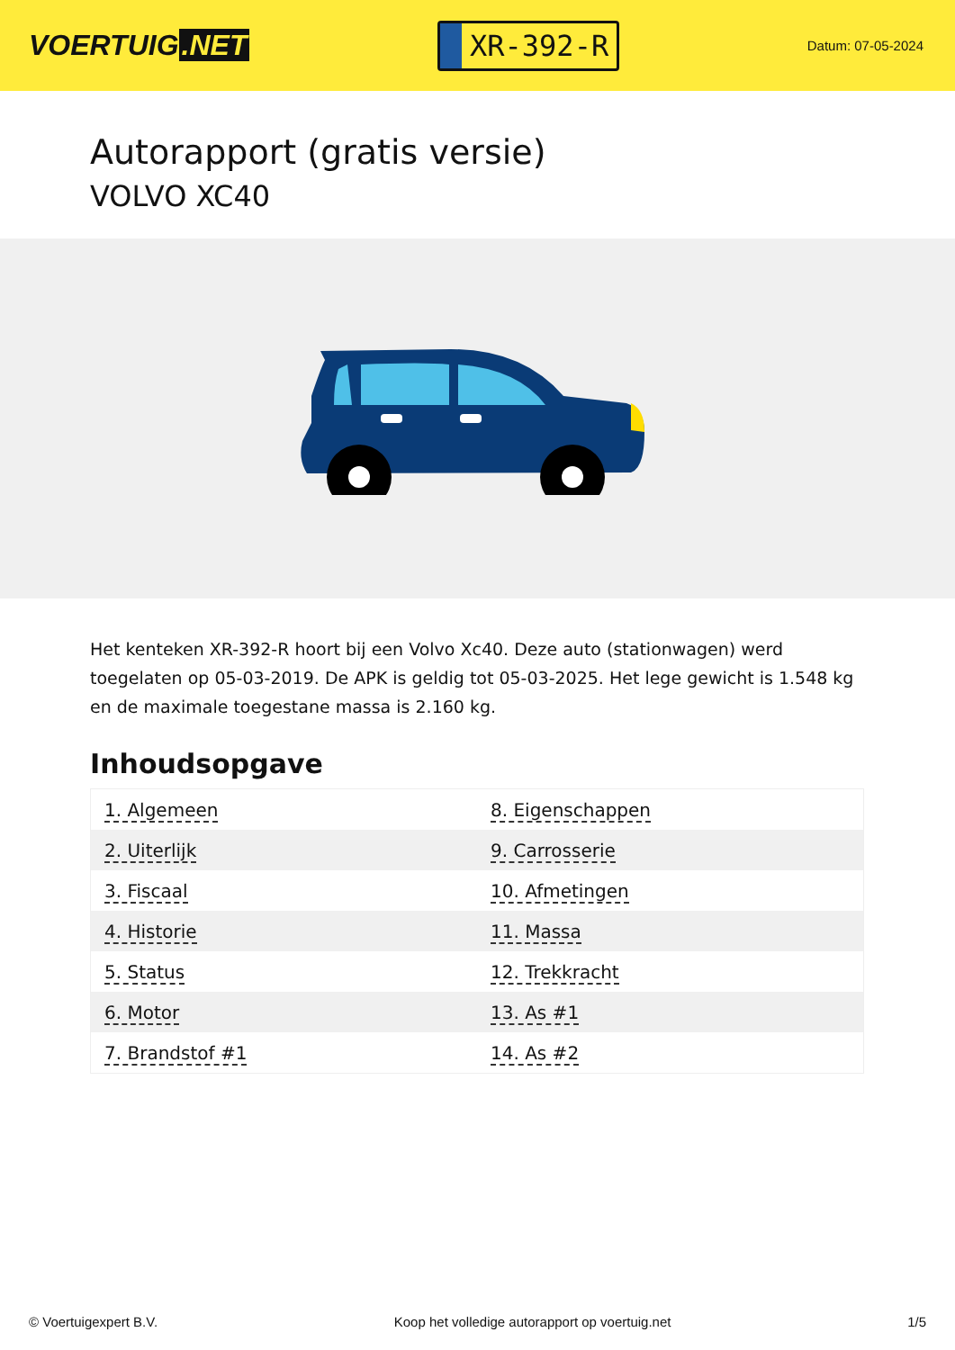VOERTUIG.NET
XR-392-R
Datum: 07-05-2024
Autorapport (gratis versie)
VOLVO XC40
Het kenteken XR-392-R hoort bij een Volvo Xc40. Deze auto (stationwagen) werd toegelaten op 05-03-2019. De APK is geldig tot 05-03-2025. Het lege gewicht is 1.548 kg en de maximale toegestane massa is 2.160 kg.
Inhoudsopgave
| 1. Algemeen | 8. Eigenschappen |
| 2. Uiterlijk | 9. Carrosserie |
| 3. Fiscaal | 10. Afmetingen |
| 4. Historie | 11. Massa |
| 5. Status | 12. Trekkracht |
| 6. Motor | 13. As #1 |
| 7. Brandstof #1 | 14. As #2 |
© Voertuigexpert B.V. Koop het volledige autorapport op voertuig.net 1/5